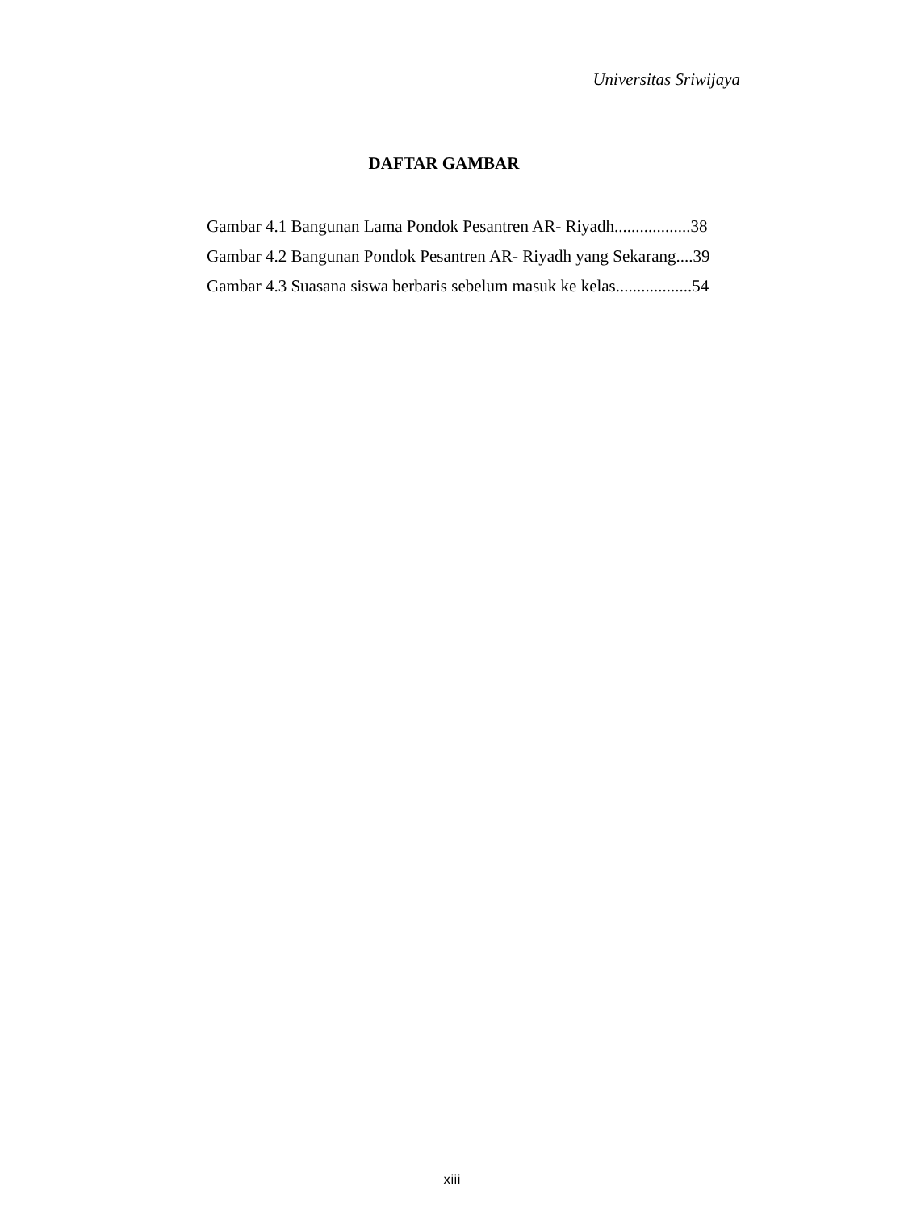Universitas Sriwijaya
DAFTAR GAMBAR
Gambar 4.1 Bangunan Lama Pondok Pesantren AR- Riyadh..................38
Gambar 4.2 Bangunan Pondok Pesantren AR- Riyadh yang Sekarang....39
Gambar 4.3 Suasana siswa berbaris sebelum masuk ke kelas..................54
xiii